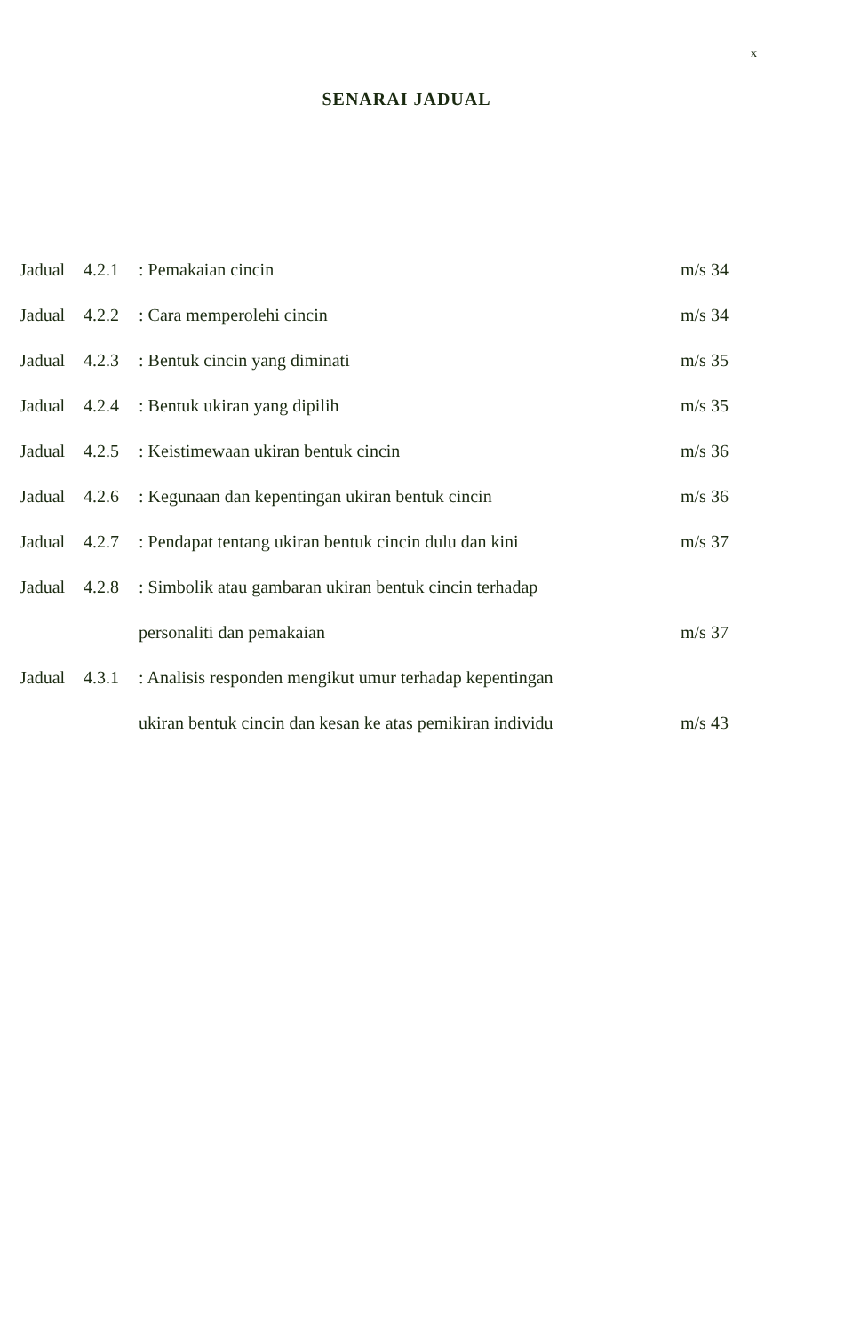x
SENARAI JADUAL
| Jadual | 4.2.1 | : Pemakaian cincin | m/s 34 |
| Jadual | 4.2.2 | : Cara memperolehi cincin | m/s 34 |
| Jadual | 4.2.3 | : Bentuk cincin yang diminati | m/s 35 |
| Jadual | 4.2.4 | : Bentuk ukiran yang dipilih | m/s 35 |
| Jadual | 4.2.5 | : Keistimewaan ukiran bentuk cincin | m/s 36 |
| Jadual | 4.2.6 | : Kegunaan dan kepentingan ukiran bentuk cincin | m/s 36 |
| Jadual | 4.2.7 | : Pendapat tentang ukiran bentuk cincin dulu dan kini | m/s 37 |
| Jadual | 4.2.8 | : Simbolik atau gambaran ukiran bentuk cincin terhadap | |
| | | personaliti dan pemakaian | m/s 37 |
| Jadual | 4.3.1 | : Analisis responden mengikut umur terhadap kepentingan | |
| | | ukiran bentuk cincin dan kesan ke atas pemikiran individu | m/s 43 |